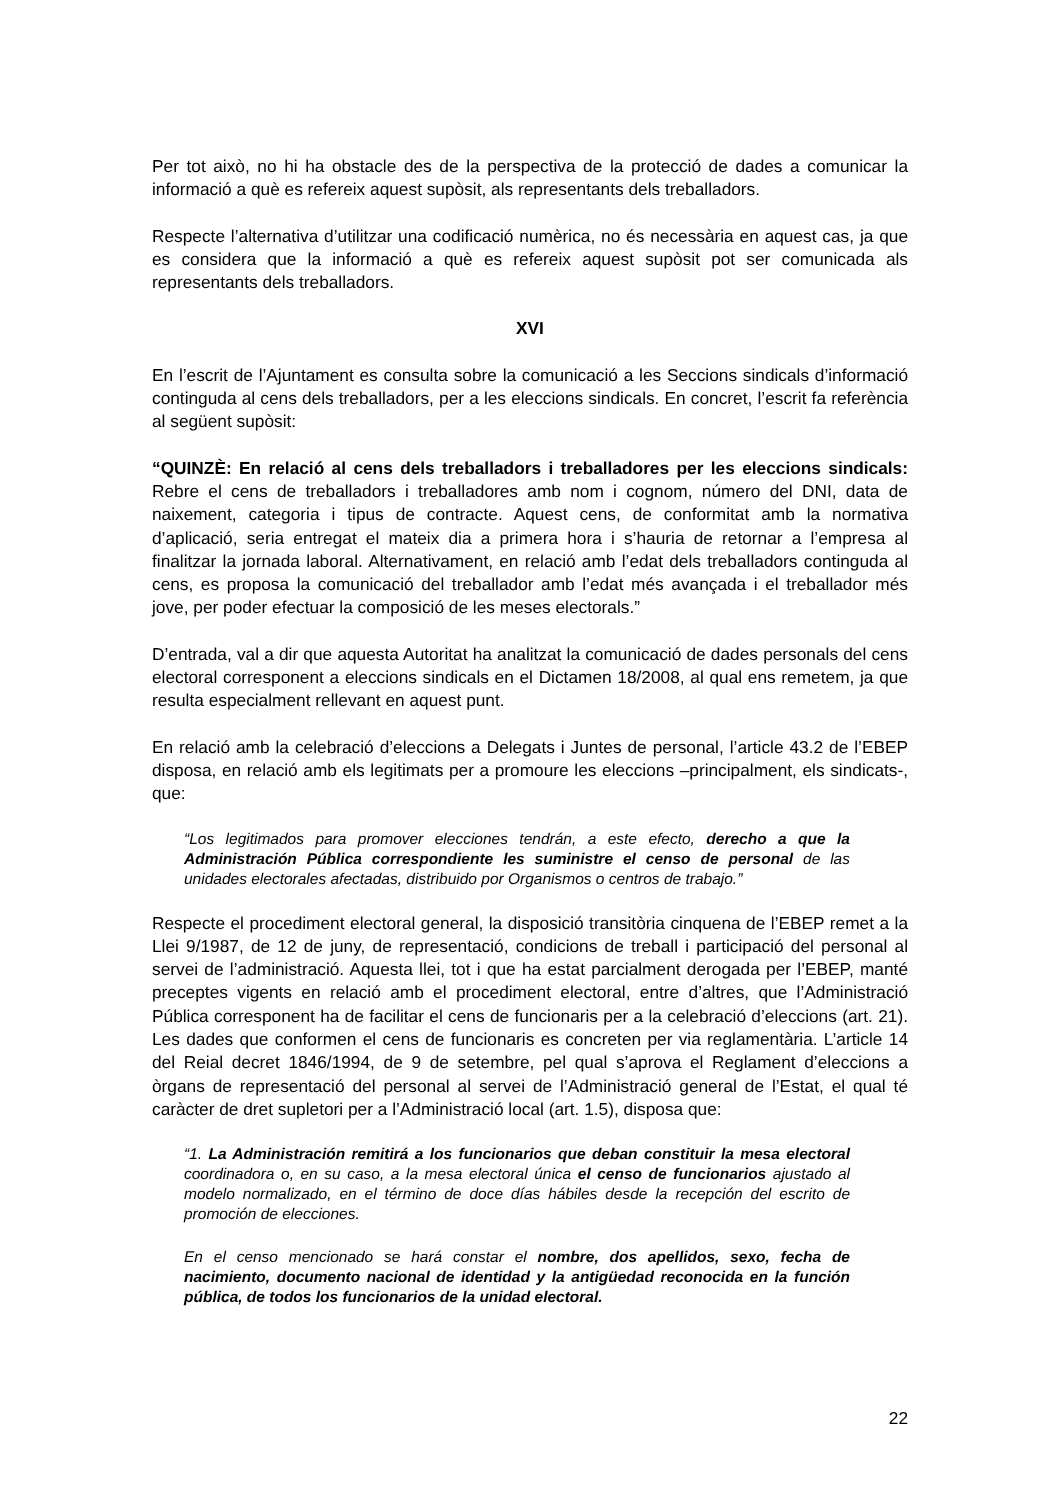Per tot això, no hi ha obstacle des de la perspectiva de la protecció de dades a comunicar la informació a què es refereix aquest supòsit, als representants dels treballadors.
Respecte l’alternativa d’utilitzar una codificació numèrica, no és necessària en aquest cas, ja que es considera que la informació a què es refereix aquest supòsit pot ser comunicada als representants dels treballadors.
XVI
En l’escrit de l’Ajuntament es consulta sobre la comunicació a les Seccions sindicals d’informació continguda al cens dels treballadors, per a les eleccions sindicals. En concret, l’escrit fa referència al següent supòsit:
“QUINZÈ: En relació al cens dels treballadors i treballadores per les eleccions sindicals: Rebre el cens de treballadors i treballadores amb nom i cognom, número del DNI, data de naixement, categoria i tipus de contracte. Aquest cens, de conformitat amb la normativa d’aplicació, seria entregat el mateix dia a primera hora i s’hauria de retornar a l’empresa al finalitzar la jornada laboral. Alternativament, en relació amb l’edat dels treballadors continguda al cens, es proposa la comunicació del treballador amb l’edat més avançada i el treballador més jove, per poder efectuar la composició de les meses electorals.”
D’entrada, val a dir que aquesta Autoritat ha analitzat la comunicació de dades personals del cens electoral corresponent a eleccions sindicals en el Dictamen 18/2008, al qual ens remetem, ja que resulta especialment rellevant en aquest punt.
En relació amb la celebració d’eleccions a Delegats i Juntes de personal, l’article 43.2 de l’EBEP disposa, en relació amb els legitimats per a promoure les eleccions –principalment, els sindicats-, que:
“Los legitimados para promover elecciones tendrán, a este efecto, derecho a que la Administración Pública correspondiente les suministre el censo de personal de las unidades electorales afectadas, distribuido por Organismos o centros de trabajo.”
Respecte el procediment electoral general, la disposició transitòria cinquena de l’EBEP remet a la Llei 9/1987, de 12 de juny, de representació, condicions de treball i participació del personal al servei de l’administració. Aquesta llei, tot i que ha estat parcialment derogada per l’EBEP, manté preceptes vigents en relació amb el procediment electoral, entre d’altres, que l’Administració Pública corresponent ha de facilitar el cens de funcionaris per a la celebració d’eleccions (art. 21). Les dades que conformen el cens de funcionaris es concreten per via reglamentària. L’article 14 del Reial decret 1846/1994, de 9 de setembre, pel qual s’aprova el Reglament d’eleccions a òrgans de representació del personal al servei de l’Administració general de l’Estat, el qual té caràcter de dret supletori per a l’Administració local (art. 1.5), disposa que:
“1. La Administración remitirá a los funcionarios que deban constituir la mesa electoral coordinadora o, en su caso, a la mesa electoral única el censo de funcionarios ajustado al modelo normalizado, en el término de doce días hábiles desde la recepción del escrito de promoción de elecciones.
En el censo mencionado se hará constar el nombre, dos apellidos, sexo, fecha de nacimiento, documento nacional de identidad y la antigüedad reconocida en la función pública, de todos los funcionarios de la unidad electoral.
22